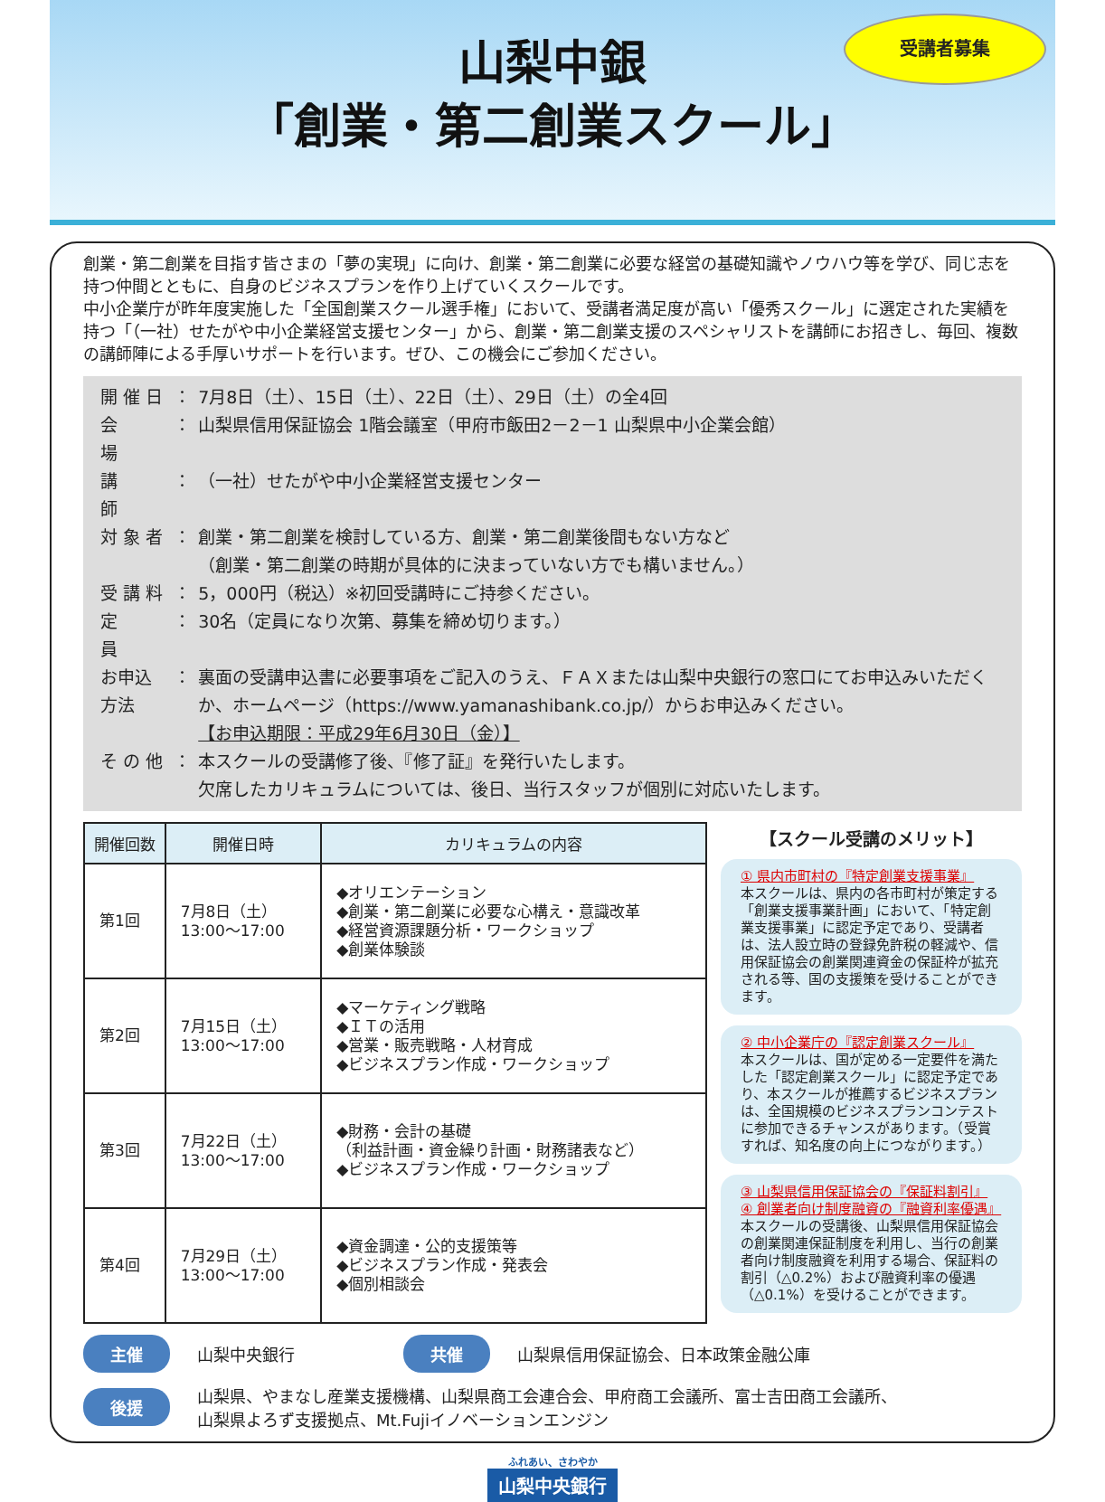受講者募集
山梨中銀
「創業・第二創業スクール」
創業・第二創業を目指す皆さまの「夢の実現」に向け、創業・第二創業に必要な経営の基礎知識やノウハウ等を学び、同じ志を持つ仲間とともに、自身のビジネスプランを作り上げていくスクールです。
中小企業庁が昨年度実施した「全国創業スクール選手権」において、受講者満足度が高い「優秀スクール」に選定された実績を持つ「（一社）せたがや中小企業経営支援センター」から、創業・第二創業支援のスペシャリストを講師にお招きし、毎回、複数の講師陣による手厚いサポートを行います。ぜひ、この機会にご参加ください。
| 開 催 日 | ： | 7月8日（土）、15日（土）、22日（土）、29日（土）の全4回 |
| 会 場 | ： | 山梨県信用保証協会 1階会議室（甲府市飯田2－2－1 山梨県中小企業会館） |
| 講 師 | ： | （一社）せたがや中小企業経営支援センター |
| 対 象 者 | ： | 創業・第二創業を検討している方、創業・第二創業後間もない方など （創業・第二創業の時期が具体的に決まっていない方でも構いません。） |
| 受 講 料 | ： | 5，000円（税込）※初回受講時にご持参ください。 |
| 定 員 | ： | 30名（定員になり次第、募集を締め切ります。） |
| お申込方法 | ： | 裏面の受講申込書に必要事項をご記入のうえ、ＦＡＸまたは山梨中央銀行の窓口にてお申込みいただくか、ホームページ（https://www.yamanashibank.co.jp/）からお申込みください。 【お申込期限：平成29年6月30日（金）】 |
| そ の 他 | ： | 本スクールの受講修了後、『修了証』を発行いたします。 欠席したカリキュラムについては、後日、当行スタッフが個別に対応いたします。 |
| 開催回数 | 開催日時 | カリキュラムの内容 |
| --- | --- | --- |
| 第1回 | 7月8日（土） 13:00～17:00 | ◆オリエンテーション ◆創業・第二創業に必要な心構え・意識改革 ◆経営資源課題分析・ワークショップ ◆創業体験談 |
| 第2回 | 7月15日（土） 13:00～17:00 | ◆マーケティング戦略 ◆ＩＴの活用 ◆営業・販売戦略・人材育成 ◆ビジネスプラン作成・ワークショップ |
| 第3回 | 7月22日（土） 13:00～17:00 | ◆財務・会計の基礎 （利益計画・資金繰り計画・財務諸表など） ◆ビジネスプラン作成・ワークショップ |
| 第4回 | 7月29日（土） 13:00～17:00 | ◆資金調達・公的支援策等 ◆ビジネスプラン作成・発表会 ◆個別相談会 |
【スクール受講のメリット】
① 県内市町村の『特定創業支援事業』
本スクールは、県内の各市町村が策定する「創業支援事業計画」において、「特定創業支援事業」に認定予定であり、受講者は、法人設立時の登録免許税の軽減や、信用保証協会の創業関連資金の保証枠が拡充される等、国の支援策を受けることができます。
② 中小企業庁の『認定創業スクール』
本スクールは、国が定める一定要件を満たした「認定創業スクール」に認定予定であり、本スクールが推薦するビジネスプランは、全国規模のビジネスプランコンテストに参加できるチャンスがあります。（受賞すれば、知名度の向上につながります。）
③ 山梨県信用保証協会の『保証料割引』
④ 創業者向け制度融資の『融資利率優遇』
本スクールの受講後、山梨県信用保証協会の創業関連保証制度を利用し、当行の創業者向け制度融資を利用する場合、保証料の割引（△0.2%）および融資利率の優遇（△0.1%）を受けることができます。
主催 山梨中央銀行 共催 山梨県信用保証協会、日本政策金融公庫
後援 山梨県、やまなし産業支援機構、山梨県商工会連合会、甲府商工会議所、富士吉田商工会議所、
山梨県よろず支援拠点、Mt.Fujiイノベーションエンジン
ふれあい、さわやか
山梨中央銀行